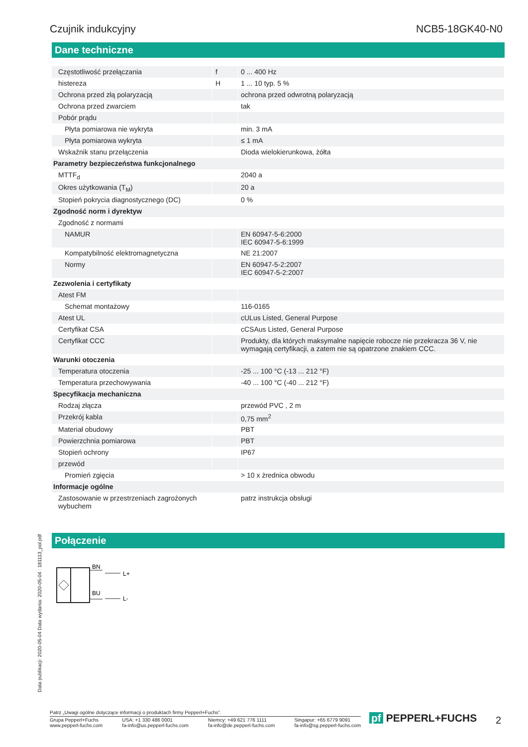Czujnik indukcyjny NCB5-18GK40-N0
Dane techniczne
| Częstotliwość przełączania | f | 0 ... 400 Hz |
| histereza | H | 1 ... 10 typ. 5 % |
| Ochrona przed złą polaryzacją | | ochrona przed odwrotną polaryzacją |
| Ochrona przed zwarciem | | tak |
| Pobór prądu | | |
| Płyta pomiarowa nie wykryta | | min. 3 mA |
| Płyta pomiarowa wykryta | | ≤ 1 mA |
| Wskaźnik stanu przełączenia | | Dioda wielokierunkowa, żółta |
| Parametry bezpieczeństwa funkcjonalnego | | |
| MTTF<sub>d</sub> | | 2040 a |
| Okres użytkowania (T<sub>M</sub>) | | 20 a |
| Stopień pokrycia diagnostycznego (DC) | | 0 % |
| Zgodność norm i dyrektyw | | |
| Zgodność z normami | | |
| NAMUR | | EN 60947-5-6:2000 IEC 60947-5-6:1999 |
| Kompatybilność elektromagnetyczna | | NE 21:2007 |
| Normy | | EN 60947-5-2:2007 IEC 60947-5-2:2007 |
| Zezwolenia i certyfikaty | | |
| Atest FM | | |
| Schemat montażowy | | 116-0165 |
| Atest UL | | cULus Listed, General Purpose |
| Certyfikat CSA | | cCSAus Listed, General Purpose |
| Certyfikat CCC | | Produkty, dla których maksymalne napięcie robocze nie przekracza 36 V, nie wymagają certyfikacji, a zatem nie są opatrzone znakiem CCC. |
| Warunki otoczenia | | |
| Temperatura otoczenia | | -25 ... 100 °C (-13 ... 212 °F) |
| Temperatura przechowywania | | -40 ... 100 °C (-40 ... 212 °F) |
| Specyfikacja mechaniczna | | |
| Rodzaj złącza | | przewód PVC , 2 m |
| Przekrój kabla | | 0,75 mm<sup>2</sup> |
| Materiał obudowy | | PBT |
| Powierzchnia pomiarowa | | PBT |
| Stopień ochrony | | IP67 |
| przewód | | |
| Promień zgięcia | | > 10 x żrednica obwodu |
| Informacje ogólne | | |
| Zastosowanie w przestrzeniach zagrożonych wybuchem | | patrz instrukcja obsługi |
Połączenie
BN
BU
L+
L-
Data publikacji: 2020-05-04 Data wydania: 2020-05-04 : 181113_pol.pdf
Patrz „Uwagi ogólne dotyczące informacji o produktach firmy Pepperl+Fuchs”.
Grupa Pepperl+Fuchs
www.pepperl-fuchs.com USA: +1 330 486 0001
fa-info@us.pepperl-fuchs.com Niemcy: +49 621 776 1111
fa-info@de.pepperl-fuchs.com Singapur: +65 6779 9091
fa-info@sg.pepperl-fuchs.com
pf PEPPERL+FUCHS 2